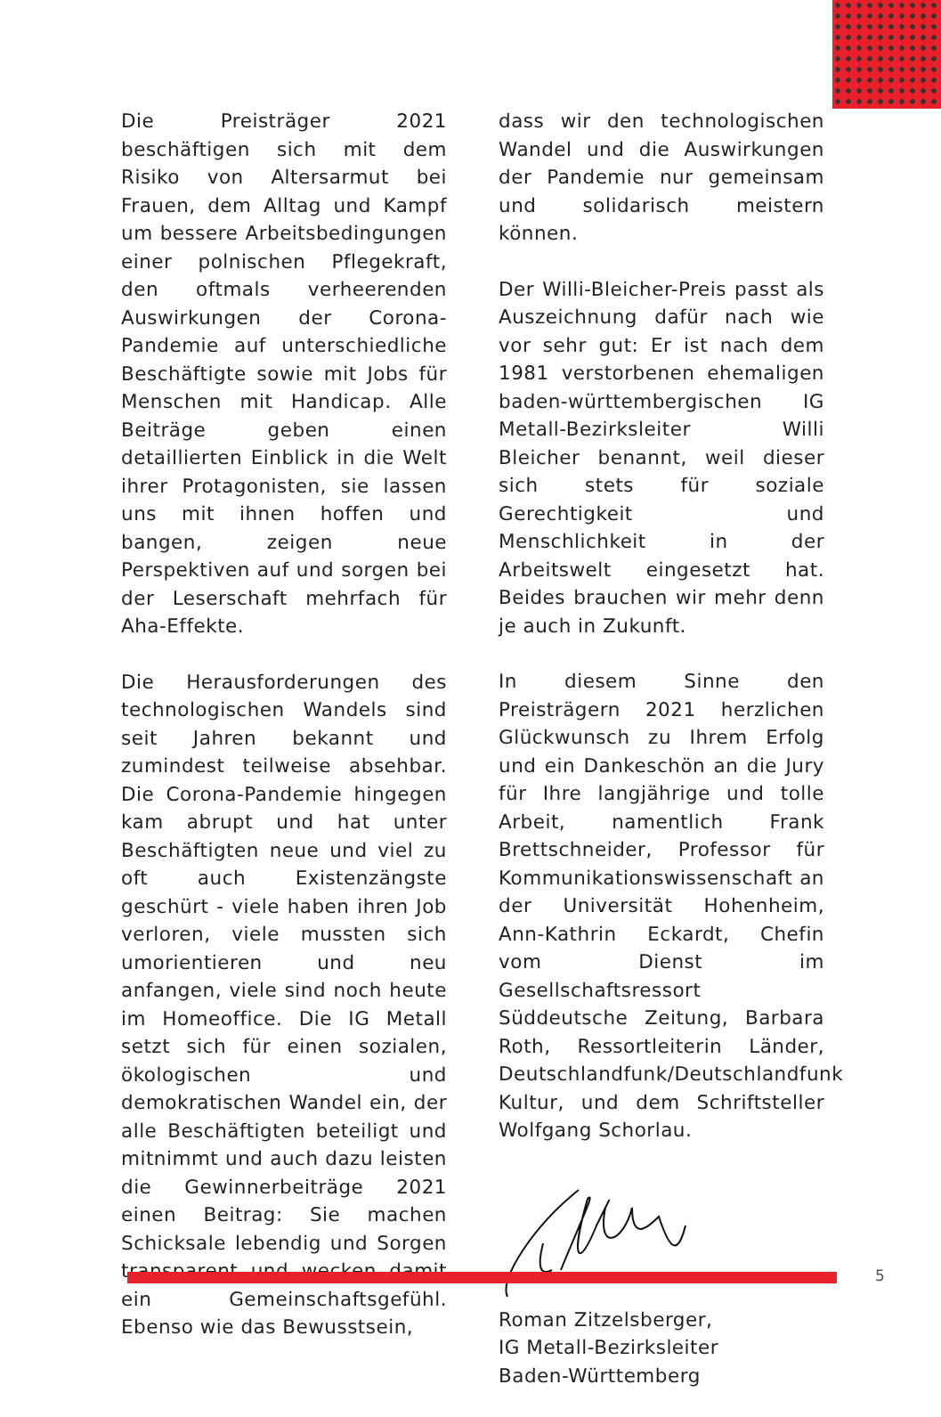Die Preisträger 2021 beschäftigen sich mit dem Risiko von Altersarmut bei Frauen, dem Alltag und Kampf um bessere Arbeitsbedingungen einer polnischen Pflegekraft, den oftmals verheerenden Auswirkungen der Corona-Pandemie auf unterschiedliche Beschäftigte sowie mit Jobs für Menschen mit Handicap. Alle Beiträge geben einen detaillierten Einblick in die Welt ihrer Protagonisten, sie lassen uns mit ihnen hoffen und bangen, zeigen neue Perspektiven auf und sorgen bei der Leserschaft mehrfach für Aha-Effekte.
Die Herausforderungen des technologischen Wandels sind seit Jahren bekannt und zumindest teilweise absehbar. Die Corona-Pandemie hingegen kam abrupt und hat unter Beschäftigten neue und viel zu oft auch Existenzängste geschürt - viele haben ihren Job verloren, viele mussten sich umorientieren und neu anfangen, viele sind noch heute im Homeoffice. Die IG Metall setzt sich für einen sozialen, ökologischen und demokratischen Wandel ein, der alle Beschäftigten beteiligt und mitnimmt und auch dazu leisten die Gewinnerbeiträge 2021 einen Beitrag: Sie machen Schicksale lebendig und Sorgen transparent und wecken damit ein Gemeinschaftsgefühl. Ebenso wie das Bewusstsein,
dass wir den technologischen Wandel und die Auswirkungen der Pandemie nur gemeinsam und solidarisch meistern können.
Der Willi-Bleicher-Preis passt als Auszeichnung dafür nach wie vor sehr gut: Er ist nach dem 1981 verstorbenen ehemaligen baden-württembergischen IG Metall-Bezirksleiter Willi Bleicher benannt, weil dieser sich stets für soziale Gerechtigkeit und Menschlichkeit in der Arbeitswelt eingesetzt hat. Beides brauchen wir mehr denn je auch in Zukunft.
In diesem Sinne den Preisträgern 2021 herzlichen Glückwunsch zu Ihrem Erfolg und ein Dankeschön an die Jury für Ihre langjährige und tolle Arbeit, namentlich Frank Brettschneider, Professor für Kommunikationswissenschaft an der Universität Hohenheim, Ann-Kathrin Eckardt, Chefin vom Dienst im Gesellschaftsressort Süddeutsche Zeitung, Barbara Roth, Ressortleiterin Länder, Deutschlandfunk/Deutschlandfunk Kultur, und dem Schriftsteller Wolfgang Schorlau.
Roman Zitzelsberger,
IG Metall-Bezirksleiter
Baden-Württemberg
5